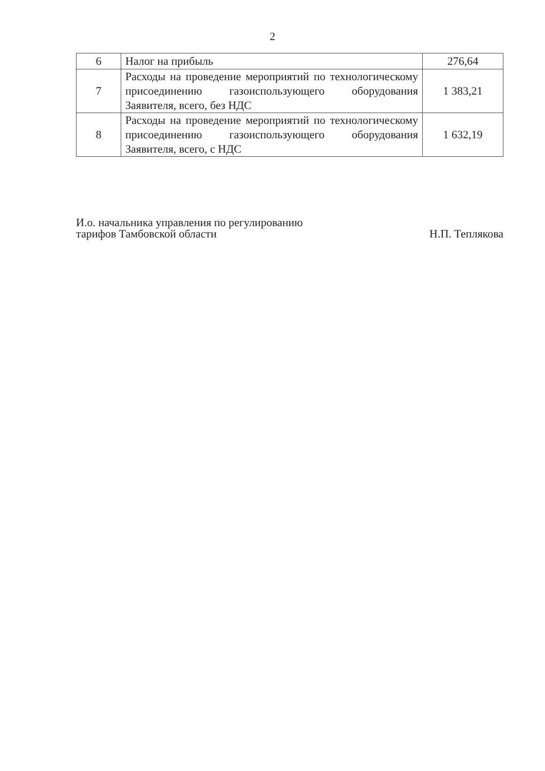2
| 6 | Налог на прибыль | 276,64 |
| 7 | Расходы на проведение мероприятий по технологическому присоединению газоиспользующего оборудования Заявителя, всего, без НДС | 1 383,21 |
| 8 | Расходы на проведение мероприятий по технологическому присоединению газоиспользующего оборудования Заявителя, всего, с НДС | 1 632,19 |
И.о. начальника управления по регулированию
тарифов Тамбовской области
Н.П. Теплякова